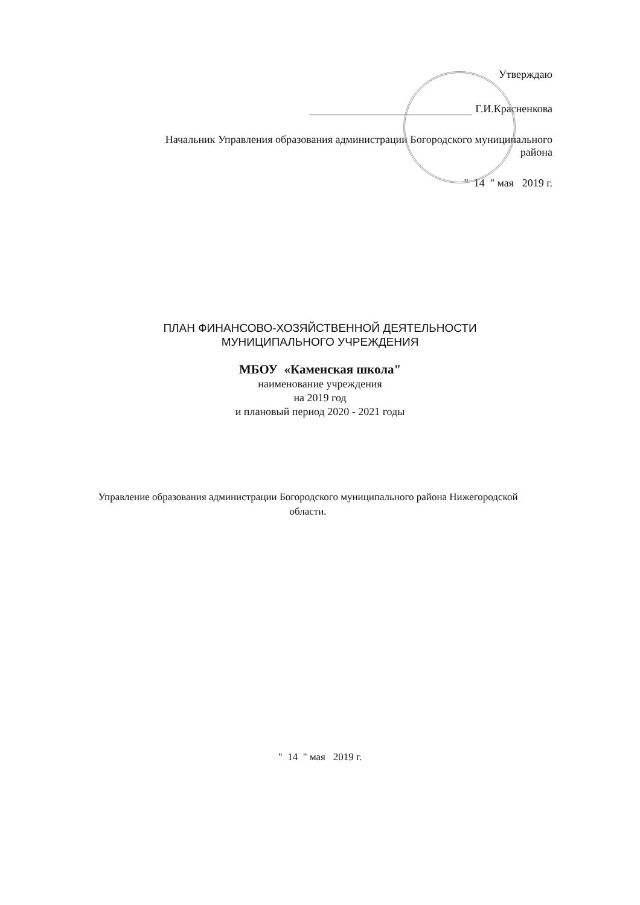Утверждаю
Г.И.Красненкова
Начальник Управления образования администрации Богородского муниципального
района
" 14 " мая 2019 г.
ПЛАН ФИНАНСОВО-ХОЗЯЙСТВЕННОЙ ДЕЯТЕЛЬНОСТИ
МУНИЦИПАЛЬНОГО УЧРЕЖДЕНИЯ
МБОУ «Каменская школа"
наименование учреждения
на 2019 год
и плановый период 2020 - 2021 годы
Управление образования администрации Богородского муниципального района Нижегородской
области.
" 14 " мая 2019 г.